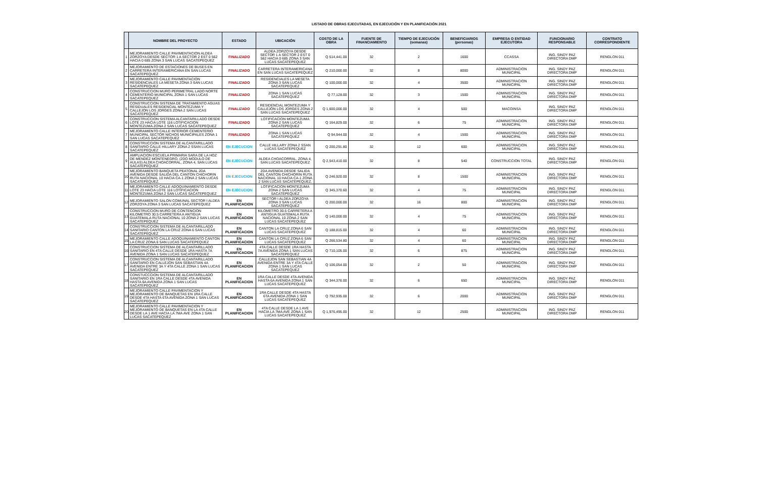LISTADO DE OBRAS EJECUTADAS, EN EJECUCIÓN Y EN PLANIFICACIÓN 2021
| | NOMBRE DEL PROYECTO | ESTADO | UBICACIÓN | COSTO DE LA OBRA | FUENTE DE FINANCIAMIENTO | TIEMPO DE EJECUCIÓN (semanas) | BENEFICIARIOS (personas) | EMPRESA O ENTIDAD EJECUTORA | FUNCIONARIO RESPONSABLE | CONTRATO CORRESPONDIENTE |
| --- | --- | --- | --- | --- | --- | --- | --- | --- | --- | --- |
| 1 | MEJORAMIENTO CALLE PAVIMENTACION ALDEA ZORZOYA DESDE SECTOR 1 A SECTOR 2 EST 0 562 HACIA 0 685 ZONA 3 SAN LUCAS SACATEPEQUEZ | FINALIZADO | ALDEA ZORZOYA DESDE SECTOR 1 A SECTOR 2 EST 0 562 HACIA 0 685 ZONA 3 SAN LUCAS SACATEPEQUEZ | Q 514,441.00 | 32 | 2 | 1600 | CCASSA | ING. SINDY PAZ DIRECTORA DMP | RENGLON 011 |
| 2 | MEJORAMIENTO DE ESTACIONES DE BUSES EN CARRETERA INTERAMERICANA EN SAN LUCAS SACATEPEQUEZ | FINALIZADO | CARRETERA INTERAMERICANA EN SAN LUCAS SACATEPEQUEZ | Q 210,000.00 | 32 | 8 | 8000 | ADMINISTRACION MUNICIPAL | ING. SINDY PAZ DIRECTORA DMP | RENGLON 011 |
| 3 | MEJORAMIENTO CALLE PAVIMENTACION RESIDENCIALES LA MESETA ZONA 3 SAN LUCAS SACATEPEQUEZ | FINALIZADO | RESIDENCIALES LA MESETA ZONA 3 SAN LUCAS SACATEPEQUEZ | Q 100,000.00 | 32 | 4 | 3500 | ADMINISTRACION MUNICIPAL | ING. SINDY PAZ DIRECTORA DMP | RENGLON 011 |
| 4 | CONSTRUCCION MURO PERIMETRAL LADO NORTE CEMENTERIO MUNICIPAL ZONA 1 SAN LUCAS SACATEPEQUEZ | FINALIZADO | ZONA 1 SAN LUCAS SACATEPEQUEZ | Q 77,128.00 | 32 | 3 | 1500 | ADMINISTRACION MUNICIPAL | ING. SINDY PAZ DIRECTORA DMP | RENGLON 011 |
| 5 | CONSTRUCCION SISTEMA DE TRATAMIENTO AGUAS RESIDUALES RESIDENCIAL MONTEZUMA Y CALLEJÓN LOS JORGES ZONA 2 SAN LUCAS SACATEPEQUEZ | FINALIZADO | RESIDENCIAL MONTEZUMA Y CALLEJÓN LOS JORGES ZONA 2 SAN LUCAS SACATEPEQUEZ | Q 1,600,000.00 | 32 | 4 | 500 | MACOINSA | ING. SINDY PAZ DIRECTORA DMP | RENGLON 011 |
| 6 | CONSTRUCCION SISTEMA ALCANTARILLADO DESDE LOTE 23 HACIA LOTE 116 LOTIFICACION MONTEZUMA ZONA 2 SAN LUCAS SACATEPEQUEZ | FINALIZADO | LOTIFICACION MONTEZUMA ZONA 2 SAN LUCAS SACATEPEQUEZ | Q 164,829.00 | 32 | 6 | 75 | ADMINISTRACION MUNICIPAL | ING. SINDY PAZ DIRECTORA DMP | RENGLON 011 |
| 7 | MEJORAMIENTO CALLE INTERIOR CEMENTERIO MUNICIPAL SECTOR NICHOS MUNICIPALES ZONA 1 SAN LUCAS SACATEPEQUEZ | FINALIZADO | ZONA 1 SAN LUCAS SACATEPEQUEZ | Q 94,944.00 | 32 | 4 | 1500 | ADMINISTRACION MUNICIPAL | ING. SINDY PAZ DIRECTORA DMP | RENGLON 011 |
| 8 | CONSTRUCCION SISTEMA DE ALCANTARILLADO SANITARIO CALLE HILLARY ZONA 2 SSAN LUCAS SACATEPEQUEZ | EN EJECUCION | CALLE HILLARY ZONA 2 SSAN LUCAS SACATEPEQUEZ | Q 200,291.80 | 32 | 12 | 600 | ADMINISTRACION MUNICIPAL | ING. SINDY PAZ DIRECTORA DMP | RENGLON 011 |
| 9 | AMPLIACION ESCUELA PRIMARIA SARA DE LA HOZ DE MENDEZ MONTENEGRO, (2DO MODULO DE AULAS) ALDEA CHOACORRAL, ZONA 4, SAN LUCAS SACATEPEQUEZ | EN EJECUCION | ALDEA CHOACORRAL, ZONA 4, SAN LUCAS SACATEPEQUEZ | Q 2,543,410.00 | 32 | 8 | 540 | CONSTRUCCION TOTAL | ING. SINDY PAZ DIRECTORA DMP | RENGLON 011 |
| 10 | MEJORAMIENTO BANQUETA PEATONAL 2DA AVENIDA DESDE SALIDA DEL CANTON CHICHORIN RUTA NACIONAL 10 HACIA CA-1 ZONA 2 SAN LUCAS SACATEPEQUEZ. | EN EJECUCION | 2DA AVENIDA DESDE SALIDA DEL CANTON CHICHORIN RUTA NACIONAL 10 HACIA CA-1 ZONA 2 SAN LUCAS SACATEPEQUEZ. | Q 246,920.00 | 32 | 8 | 1500 | ADMINISTRACION MUNICIPAL | ING. SINDY PAZ DIRECTORA DMP | RENGLON 011 |
| 11 | MEJORAMIENTO CALLE ADOQUINAMIENTO DESDE LOTE 23 HACIA LOTE 116 LOTIFICACION MONTEZUMA ZONA 2 SAN LUCAS SACATEPEQUEZ | EN EJECUCION | LOTIFICACION MONTEZUMA ZONA 2 SAN LUCAS SACATEPEQUEZ | Q 345,370.60 | 32 | 4 | 75 | ADMINISTRACION MUNICIPAL | ING. SINDY PAZ DIRECTORA DMP | RENGLON 011 |
| 12 | MEJORAMIENTO SALON COMUNAL SECTOR I ALDEA ZORZOYA ZONA 3 SAN LUCAS SACATEPEQUEZ | EN PLANIFICACION | SECTOR I ALDEA ZORZOYA ZONA 3 SAN LUCAS SACATEPEQUEZ | Q 200,000.00 | 32 | 16 | 800 | ADMINISTRACION MUNICIPAL | ING. SINDY PAZ DIRECTORA DMP | RENGLON 011 |
| 13 | CONSTRUCCION MURO DE CONTENCION KILOMETRO 30.5 CARRETERA A ANTIGUA GUATEMALA RUTA NACIONAL 10 ZONA 2 SAN LUCAS SACATEPEQUEZ | EN PLANIFICACION | KILOMETRO 30.5 CARRETERA A ANTIGUA GUATEMALA RUTA NACIONAL 10 ZONA 2 SAN LUCAS SACATEPEQUEZ | Q 140,000.00 | 32 | 4 | 75 | ADMINISTRACION MUNICIPAL | ING. SINDY PAZ DIRECTORA DMP | RENGLON 011 |
| 14 | CONSTRUCCION SISTEMA DE ALCANTARILLADO SANITARIO CANTON LA CRUZ ZONA 6 SAN LUCAS SACATEPEQUEZ | EN PLANIFICACION | CANTON LA CRUZ ZONA 6 SAN LUCAS SACATEPEQUEZ | Q 188,815.00 | 32 | 4 | 60 | ADMINISTRACION MUNICIPAL | ING. SINDY PAZ DIRECTORA DMP | RENGLON 011 |
| 15 | MEJORAMIENTO CALLE ADOQUINAMIENTO CANTON LA CRUZ ZONA 6 SAN LUCAS SACATEPEQUEZ | EN PLANIFICACION | CANTON LA CRUZ ZONA 6 SAN LUCAS SACATEPEQUEZ | Q 266,534.80 | 32 | 4 | 60 | ADMINISTRACION MUNICIPAL | ING. SINDY PAZ DIRECTORA DMP | RENGLON 011 |
| 16 | CONSTRUCCION SISTEMA DE ALCANTARILLADO SANITARIO EN 4TA CALLE DESDE 1RA HASTA 7A AVENIDA ZONA 1 SAN LUCAS SACATEPEQUEZ | EN PLANIFICACION | 4TA CALLE DESDE 1RA HASTA 7A AVENIDA ZONA 1 SAN LUCAS SACATEPEQUEZ | Q 710,105.00 | 32 | 6 | 875 | ADMINISTRACION MUNICIPAL | ING. SINDY PAZ DIRECTORA DMP | RENGLON 011 |
| 17 | CONSTRUCCION SISTEMA DE ALCANTARILLADO SANITARIO EN CALLEJON SAN SEBASTIAN 4A AVENIDA ENTRE 3A Y 4TA CALLE ZONA 1 SAN LUCAS SACATEPEQUEZ | EN PLANIFICACION | CALLEJON SAN SEBASTIAN 4A AVENIDA ENTRE 3A Y 4TA CALLE ZONA 1 SAN LUCAS SACATEPEQUEZ | Q 106,054.00 | 32 | 2 | 50 | ADMINISTRACION MUNICIPAL | ING. SINDY PAZ DIRECTORA DMP | RENGLON 011 |
| 18 | CONSTUCCCION SISTEMA DE ALCANTARILLADO SANITARIO EN 1RA CALLE DESDE 4TA AVENIDA HASTA 6A AVENIDA ZONA 1 SAN LUCAS SACATEPEQUEZ | EN PLANIFICACION | 1RA CALLE DESDE 4TA AVENIDA HASTA 6A AVENIDA ZONA 1 SAN LUCAS SACATEPEQUEZ | Q 344,376.00 | 32 | 6 | 650 | ADMINISTRACION MUNICIPAL | ING. SINDY PAZ DIRECTORA DMP | RENGLON 011 |
| 19 | MEJORAMIENTO CALLE PAVIMENTACION Y MEJORAMIENTO DE BANQUETAS EN 1RA CALLE DESDE 4TA HASTA 6TA AVENIDA ZONA 1 SAN LUCAS SACATEPEQUEZ | EN PLANIFICACION | 1RA CALLE DESDE 4TA HASTA 6TA AVENIDA ZONA 1 SAN LUCAS SACATEPEQUEZ | Q 792,935.00 | 32 | 6 | 2000 | ADMINISTRACION MUNICIPAL | ING. SINDY PAZ DIRECTORA DMP | RENGLON 011 |
| 20 | MEJORAMIENTO CALLE PAVIMENTACION Y MEJORAMIENTO DE BANQUETAS EN LA 4TA CALLE DESDE LA 1 AVE HACIA LA 7MA AVE ZONA 1 SAN LUCAS SACATEPEQUEZ | EN PLANIFICACION | 4TA CALLE DESDE LA 1 AVE HACIA LA 7MA AVE ZONA 1 SAN LUCAS SACATEPEQUEZ | Q 1,976,495.00 | 32 | 12 | 2500 | ADMINISTRACION MUNICIPAL | ING. SINDY PAZ DIRECTORA DMP | RENGLON 011 |